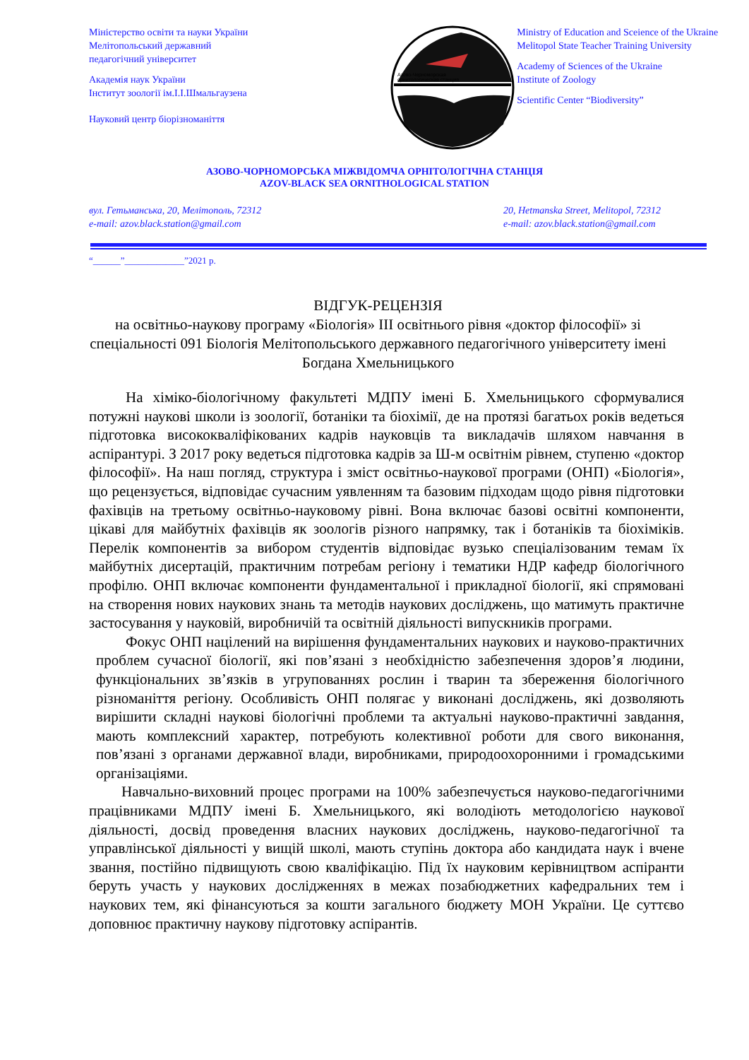Міністерство освіти та науки України
Мелітопольський державний
педагогічний університет
Академія наук України
Інститут зоології ім.І.І.Шмальгаузена
Науковий центр біорізноманіття
Азово-Черноморская
орнитологическая станция
Ministry of Education and Sceience of the Ukraine
Melitopol State Teacher Training University
Academy of Sciences of the Ukraine
Institute of Zoology
Scientific Center “Biodiversity”
АЗОВО-ЧОРНОМОРСЬКА МІЖВІДОМЧА ОРНІТОЛОГІЧНА СТАНЦІЯ
AZOV-BLACK SEA ORNITHOLOGICAL STATION
вул. Гетьманська, 20, Мелітополь, 72312
e-mail: azov.black.station@gmail.com
20, Hetmanska Street, Melitopol, 72312
e-mail: azov.black.station@gmail.com
“______”_____________”2021 р.
ВІДГУК-РЕЦЕНЗІЯ
на освітньо-наукову програму «Біологія» ІІІ освітнього рівня «доктор філософії» зі спеціальності 091 Біологія Мелітопольського державного педагогічного університету імені Богдана Хмельницького
На хіміко-біологічному факультеті МДПУ імені Б. Хмельницького сформувалися потужні наукові школи із зоології, ботаніки та біохімії, де на протязі багатьох років ведеться підготовка висококваліфікованих кадрів науковців та викладачів шляхом навчання в аспірантурі. З 2017 року ведеться підготовка кадрів за Ш-м освітнім рівнем, ступеню «доктор філософії». На наш погляд, структура і зміст освітньо-наукової програми (ОНП) «Біологія», що рецензується, відповідає сучасним уявленням та базовим підходам щодо рівня підготовки фахівців на третьому освітньо-науковому рівні. Вона включає базові освітні компоненти, цікаві для майбутніх фахівців як зоологів різного напрямку, так і ботаніків та біохіміків. Перелік компонентів за вибором студентів відповідає вузько спеціалізованим темам їх майбутніх дисертацій, практичним потребам регіону і тематики НДР кафедр біологічного профілю. ОНП включає компоненти фундаментальної і прикладної біології, які спрямовані на створення нових наукових знань та методів наукових досліджень, що матимуть практичне застосування у науковій, виробничій та освітній діяльності випускників програми.
Фокус ОНП націлений на вирішення фундаментальних наукових и науково-практичних проблем сучасної біології, які пов’язані з необхідністю забезпечення здоров’я людини, функціональних зв’язків в угрупованнях рослин і тварин та збереження біологічного різноманіття регіону. Особливість ОНП полягає у виконані досліджень, які дозволяють вирішити складні наукові біологічні проблеми та актуальні науково-практичні завдання, мають комплексний характер, потребують колективної роботи для свого виконання, пов’язані з органами державної влади, виробниками, природоохоронними і громадськими організаціями.
Навчально-виховний процес програми на 100% забезпечується науково-педагогічними працівниками МДПУ імені Б. Хмельницького, які володіють методологією наукової діяльності, досвід проведення власних наукових досліджень, науково-педагогічної та управлінської діяльності у вищій школі, мають ступінь доктора або кандидата наук і вчене звання, постійно підвищують свою кваліфікацію. Під їх науковим керівництвом аспіранти беруть участь у наукових дослідженнях в межах позабюджетних кафедральних тем і наукових тем, які фінансуються за кошти загального бюджету МОН України. Це суттєво доповнює практичну наукову підготовку аспірантів.